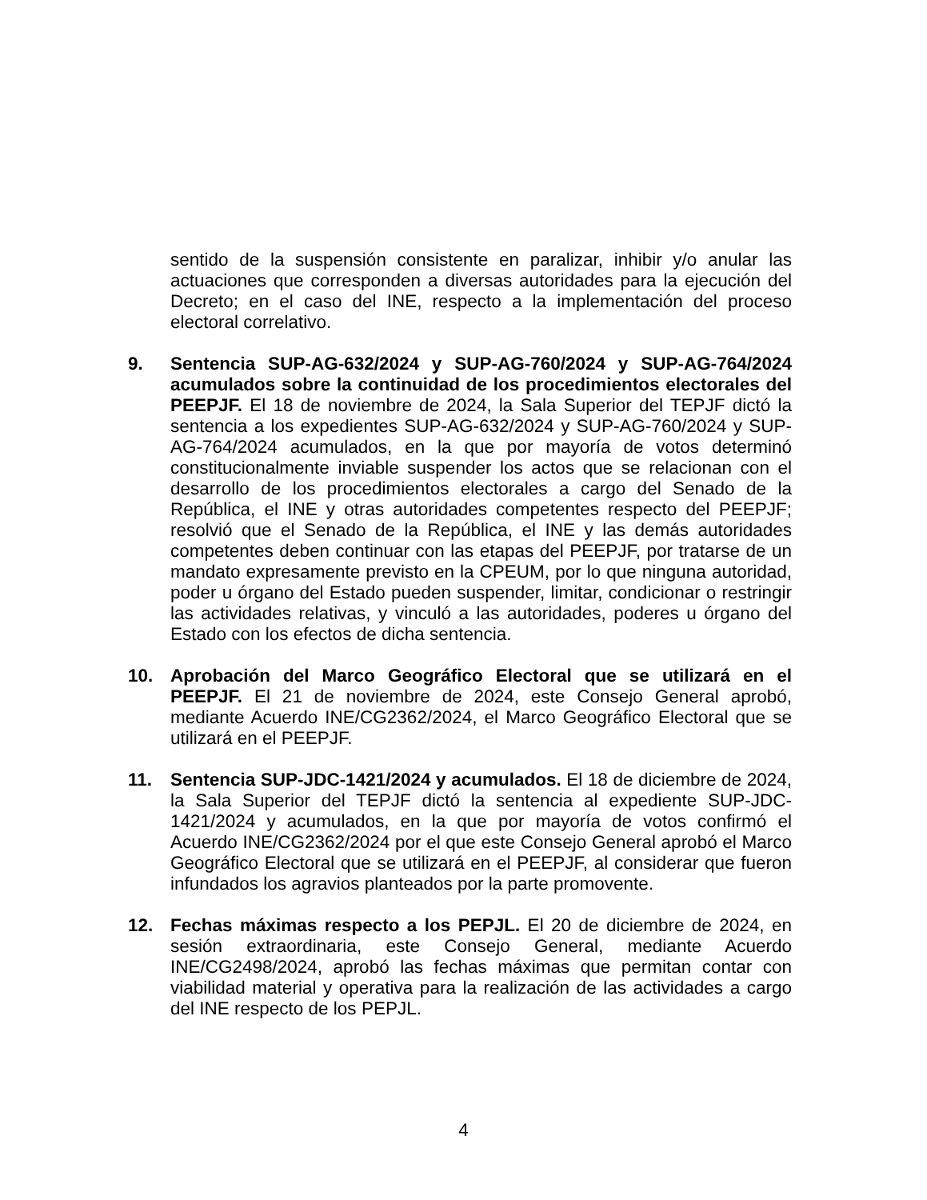sentido de la suspensión consistente en paralizar, inhibir y/o anular las actuaciones que corresponden a diversas autoridades para la ejecución del Decreto; en el caso del INE, respecto a la implementación del proceso electoral correlativo.
9. Sentencia SUP-AG-632/2024 y SUP-AG-760/2024 y SUP-AG-764/2024 acumulados sobre la continuidad de los procedimientos electorales del PEEPJF. El 18 de noviembre de 2024, la Sala Superior del TEPJF dictó la sentencia a los expedientes SUP-AG-632/2024 y SUP-AG-760/2024 y SUP-AG-764/2024 acumulados, en la que por mayoría de votos determinó constitucionalmente inviable suspender los actos que se relacionan con el desarrollo de los procedimientos electorales a cargo del Senado de la República, el INE y otras autoridades competentes respecto del PEEPJF; resolvió que el Senado de la República, el INE y las demás autoridades competentes deben continuar con las etapas del PEEPJF, por tratarse de un mandato expresamente previsto en la CPEUM, por lo que ninguna autoridad, poder u órgano del Estado pueden suspender, limitar, condicionar o restringir las actividades relativas, y vinculó a las autoridades, poderes u órgano del Estado con los efectos de dicha sentencia.
10. Aprobación del Marco Geográfico Electoral que se utilizará en el PEEPJF. El 21 de noviembre de 2024, este Consejo General aprobó, mediante Acuerdo INE/CG2362/2024, el Marco Geográfico Electoral que se utilizará en el PEEPJF.
11. Sentencia SUP-JDC-1421/2024 y acumulados. El 18 de diciembre de 2024, la Sala Superior del TEPJF dictó la sentencia al expediente SUP-JDC-1421/2024 y acumulados, en la que por mayoría de votos confirmó el Acuerdo INE/CG2362/2024 por el que este Consejo General aprobó el Marco Geográfico Electoral que se utilizará en el PEEPJF, al considerar que fueron infundados los agravios planteados por la parte promovente.
12. Fechas máximas respecto a los PEPJL. El 20 de diciembre de 2024, en sesión extraordinaria, este Consejo General, mediante Acuerdo INE/CG2498/2024, aprobó las fechas máximas que permitan contar con viabilidad material y operativa para la realización de las actividades a cargo del INE respecto de los PEPJL.
4